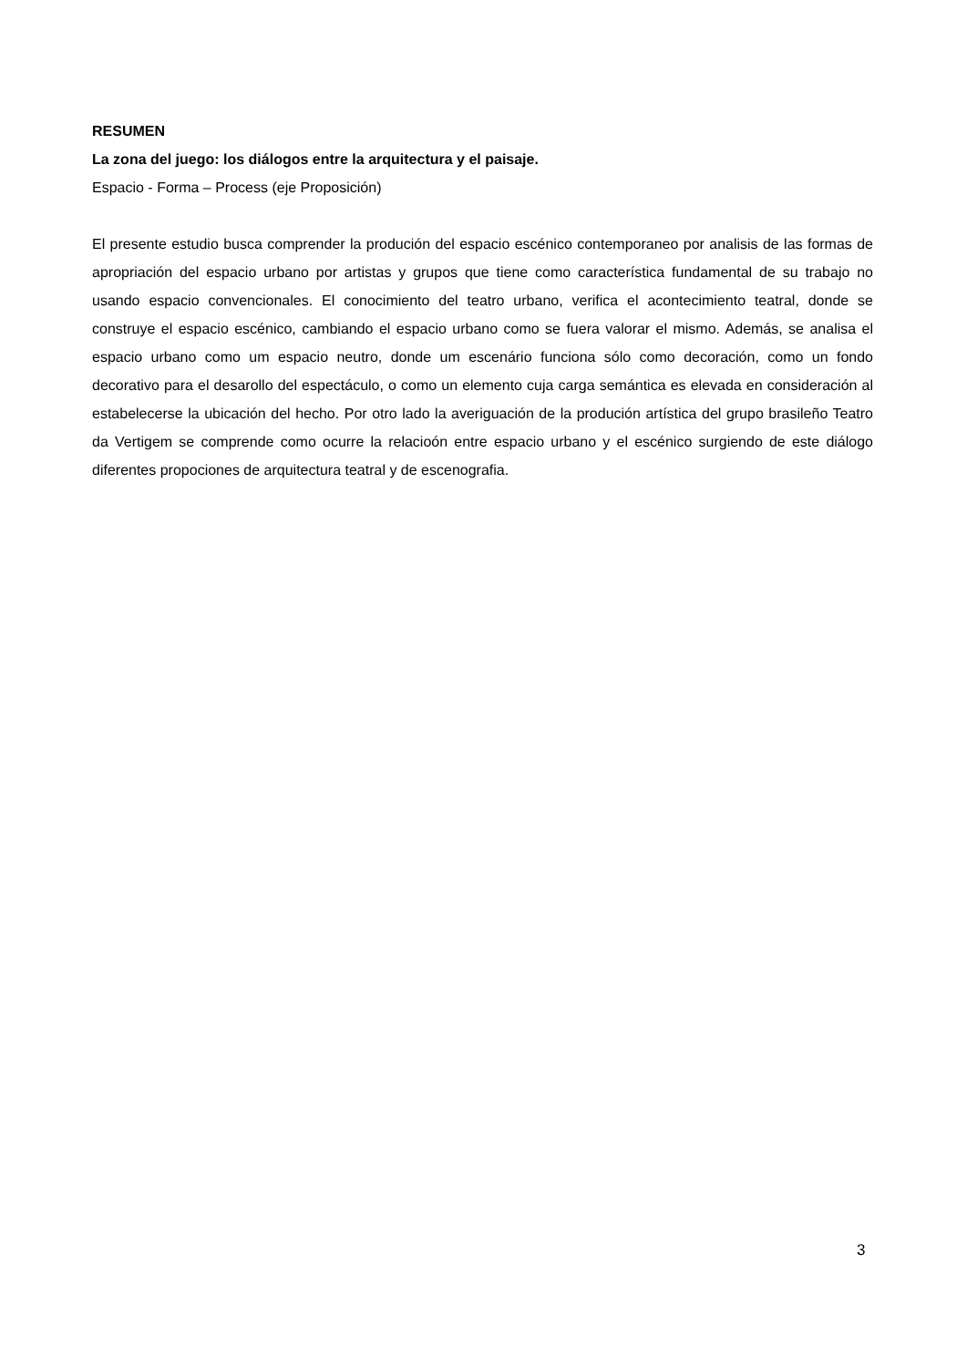RESUMEN
La zona del juego: los diálogos entre la arquitectura y el paisaje.
Espacio - Forma – Process (eje Proposición)
El presente estudio busca comprender la produción del espacio escénico contemporaneo por analisis de las formas de apropriación del espacio urbano por artistas y grupos que tiene como característica fundamental de su trabajo no usando espacio convencionales. El conocimiento del teatro urbano, verifica el acontecimiento teatral, donde se construye el espacio escénico, cambiando el espacio urbano como se fuera valorar el mismo. Además, se analisa el espacio urbano como um espacio neutro, donde um escenário funciona sólo como decoración, como un fondo decorativo para el desarollo del espectáculo, o como un elemento cuja carga semántica es elevada en consideración al estabelecerse la ubicación del hecho. Por otro lado la averiguación de la produción artística del grupo brasileño Teatro da Vertigem se comprende como ocurre la relacioón entre espacio urbano y el escénico surgiendo de este diálogo diferentes propociones de arquitectura teatral y de escenografia.
3